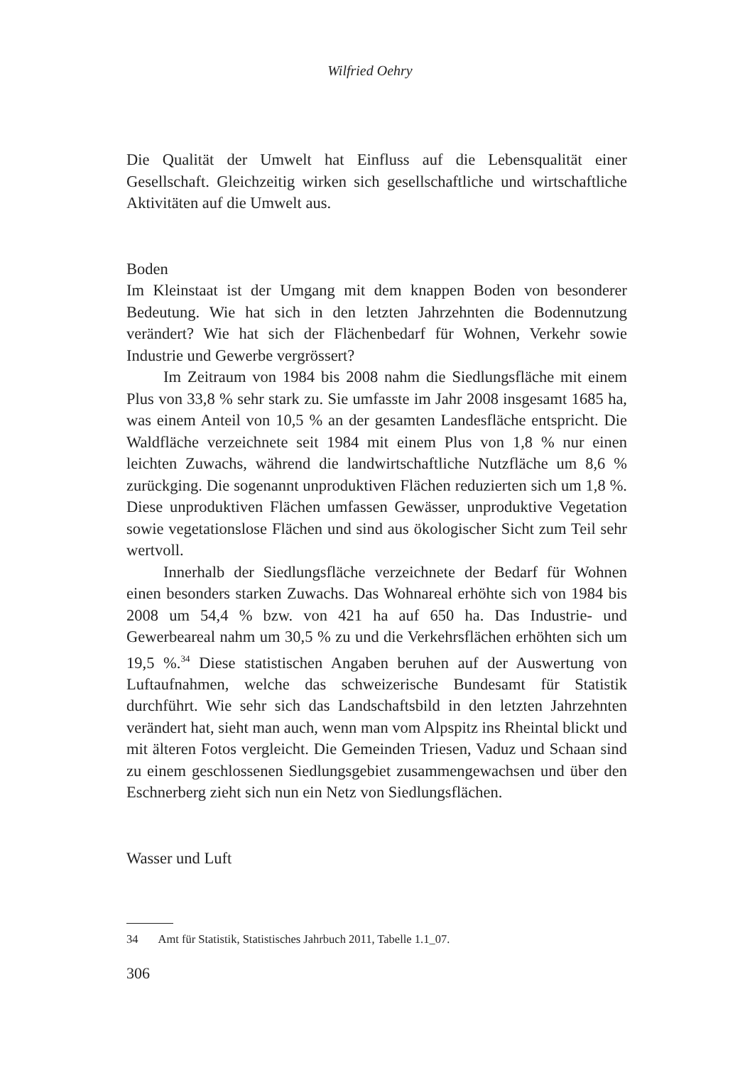Wilfried Oehry
Die Qualität der Umwelt hat Einfluss auf die Lebensqualität einer Gesellschaft. Gleichzeitig wirken sich gesellschaftliche und wirtschaftliche Aktivitäten auf die Umwelt aus.
Boden
Im Kleinstaat ist der Umgang mit dem knappen Boden von besonderer Bedeutung. Wie hat sich in den letzten Jahrzehnten die Bodennutzung verändert? Wie hat sich der Flächenbedarf für Wohnen, Verkehr sowie Industrie und Gewerbe vergrössert?
Im Zeitraum von 1984 bis 2008 nahm die Siedlungsfläche mit einem Plus von 33,8 % sehr stark zu. Sie umfasste im Jahr 2008 insgesamt 1685 ha, was einem Anteil von 10,5 % an der gesamten Landesfläche entspricht. Die Waldfläche verzeichnete seit 1984 mit einem Plus von 1,8 % nur einen leichten Zuwachs, während die landwirtschaftliche Nutzfläche um 8,6 % zurückging. Die sogenannt unproduktiven Flächen reduzierten sich um 1,8 %. Diese unproduktiven Flächen umfassen Gewässer, unproduktive Vegetation sowie vegetationslose Flächen und sind aus ökologischer Sicht zum Teil sehr wertvoll.
Innerhalb der Siedlungsfläche verzeichnete der Bedarf für Wohnen einen besonders starken Zuwachs. Das Wohnareal erhöhte sich von 1984 bis 2008 um 54,4 % bzw. von 421 ha auf 650 ha. Das Industrie- und Gewerbeareal nahm um 30,5 % zu und die Verkehrsflächen erhöhten sich um 19,5 %.<sup>34</sup> Diese statistischen Angaben beruhen auf der Auswertung von Luftaufnahmen, welche das schweizerische Bundesamt für Statistik durchführt. Wie sehr sich das Landschaftsbild in den letzten Jahrzehnten verändert hat, sieht man auch, wenn man vom Alpspitz ins Rheintal blickt und mit älteren Fotos vergleicht. Die Gemeinden Triesen, Vaduz und Schaan sind zu einem geschlossenen Siedlungsgebiet zusammengewachsen und über den Eschnerberg zieht sich nun ein Netz von Siedlungsflächen.
Wasser und Luft
34 Amt für Statistik, Statistisches Jahrbuch 2011, Tabelle 1.1_07.
306